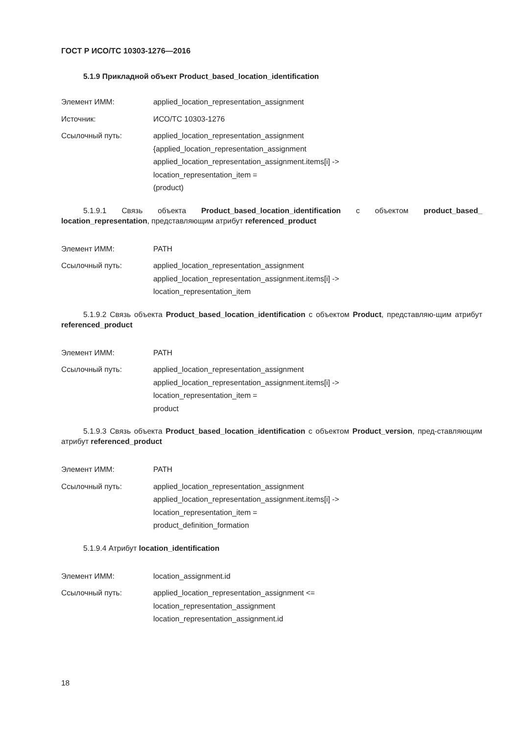ГОСТ Р ИСО/ТС 10303-1276—2016
5.1.9 Прикладной объект Product_based_location_identification
Элемент ИММ: applied_location_representation_assignment
Источник: ИСО/ТС 10303-1276
Ссылочный путь: applied_location_representation_assignment
{applied_location_representation_assignment
applied_location_representation_assignment.items[i] ->
location_representation_item =
(product)
5.1.9.1 Связь объекта Product_based_location_identification с объектом product_based_ location_representation, представляющим атрибут referenced_product
Элемент ИММ: PATH
Ссылочный путь: applied_location_representation_assignment
applied_location_representation_assignment.items[i] ->
location_representation_item
5.1.9.2 Связь объекта Product_based_location_identification с объектом Product, представляю-щим атрибут referenced_product
Элемент ИММ: PATH
Ссылочный путь: applied_location_representation_assignment
applied_location_representation_assignment.items[i] ->
location_representation_item =
product
5.1.9.3 Связь объекта Product_based_location_identification с объектом Product_version, пред-ставляющим атрибут referenced_product
Элемент ИММ: PATH
Ссылочный путь: applied_location_representation_assignment
applied_location_representation_assignment.items[i] ->
location_representation_item =
product_definition_formation
5.1.9.4 Атрибут location_identification
Элемент ИММ: location_assignment.id
Ссылочный путь: applied_location_representation_assignment <=
location_representation_assignment
location_representation_assignment.id
18